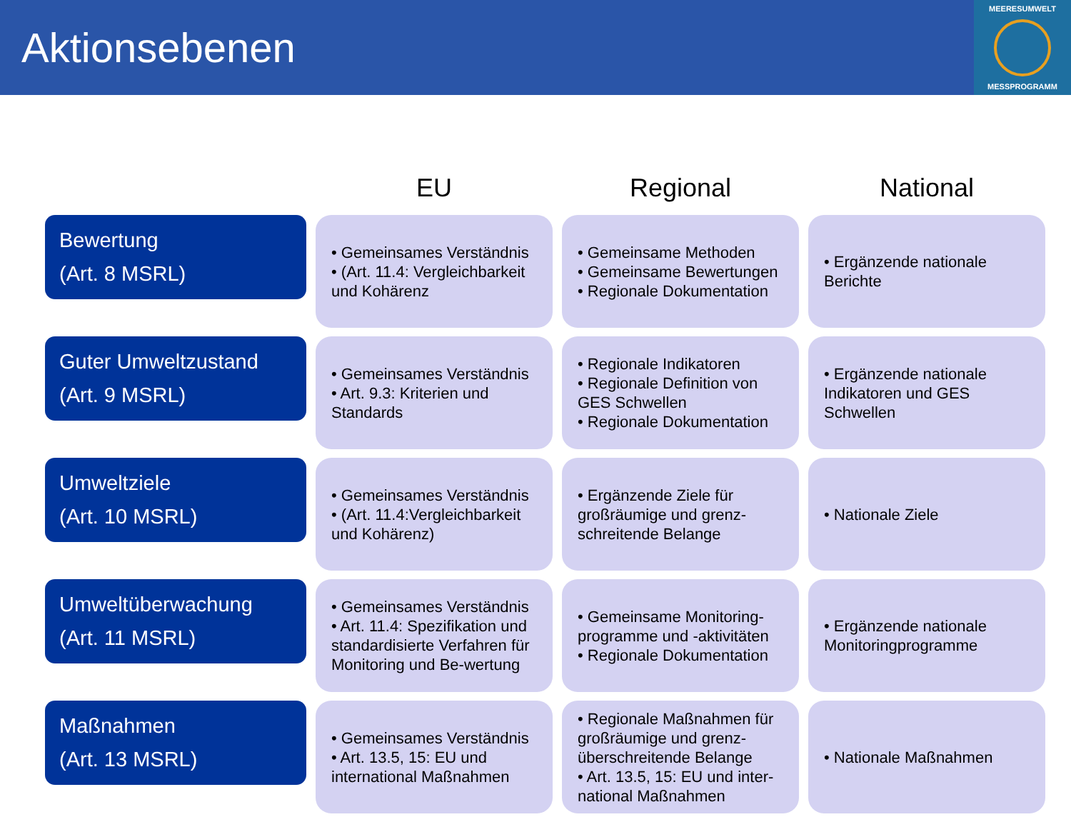Aktionsebenen
MEERESUMWELT
MESSPROGRAMM
| | EU | Regional | National |
| --- | --- | --- | --- |
| Bewertung (Art. 8 MSRL) | • Gemeinsames Verständnis • (Art. 11.4: Vergleichbarkeit und Kohärenz | • Gemeinsame Methoden • Gemeinsame Bewertungen • Regionale Dokumentation | • Ergänzende nationale Berichte |
| Guter Umweltzustand (Art. 9 MSRL) | • Gemeinsames Verständnis • Art. 9.3: Kriterien und Standards | • Regionale Indikatoren • Regionale Definition von GES Schwellen • Regionale Dokumentation | • Ergänzende nationale Indikatoren und GES Schwellen |
| Umweltziele (Art. 10 MSRL) | • Gemeinsames Verständnis • (Art. 11.4:Vergleichbarkeit und Kohärenz) | • Ergänzende Ziele für großräumige und grenz-schreitende Belange | • Nationale Ziele |
| Umweltüberwachung (Art. 11 MSRL) | • Gemeinsames Verständnis • Art. 11.4: Spezifikation und standardisierte Verfahren für Monitoring und Be-wertung | • Gemeinsame Monitoring-programme und -aktivitäten • Regionale Dokumentation | • Ergänzende nationale Monitoringprogramme |
| Maßnahmen (Art. 13 MSRL) | • Gemeinsames Verständnis • Art. 13.5, 15: EU und international Maßnahmen | • Regionale Maßnahmen für großräumige und grenz-überschreitende Belange • Art. 13.5, 15: EU und inter-national Maßnahmen | • Nationale Maßnahmen |